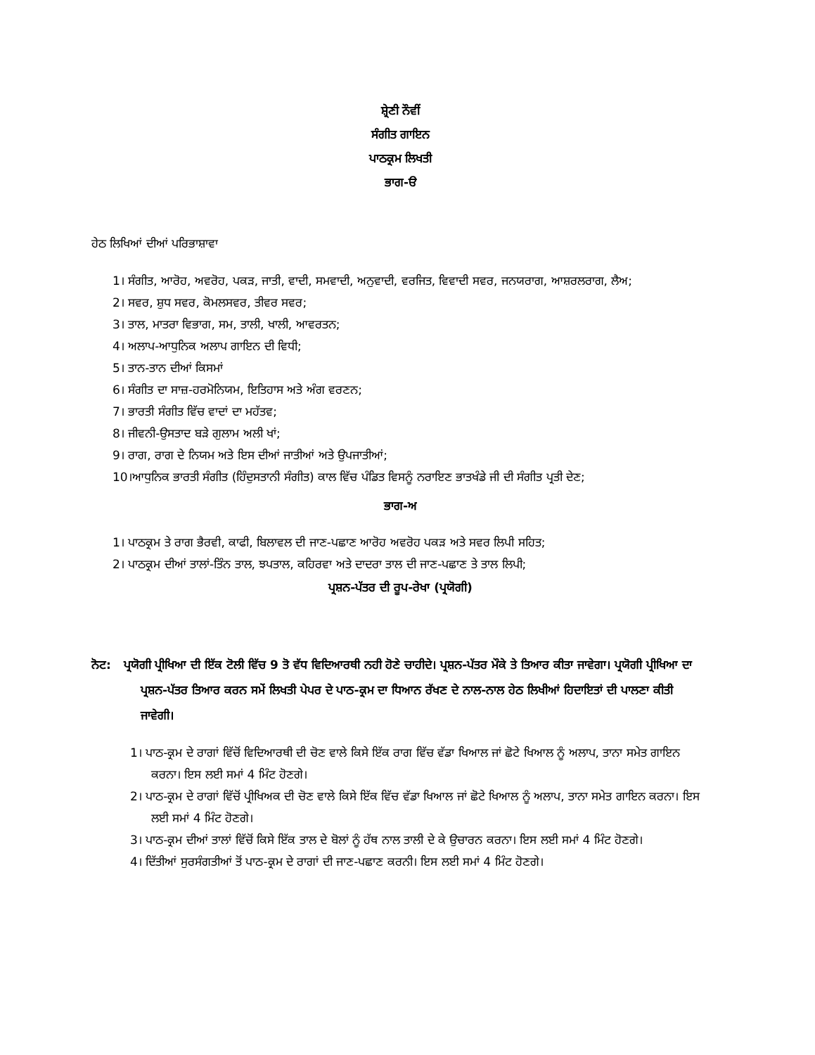ਸ਼੍ਰੇਣੀ ਨੌਵੀਂ
ਸੰਗੀਤ ਗਾਇਨ
ਪਾਠਕ੍ਰਮ ਲਿਖਤੀ
ਭਾਗ-ੳ
ਹੇਠ ਲਿਖਿਆਂ ਦੀਆਂ ਪਰਿਭਾਸ਼ਾਵਾ
1। ਸੰਗੀਤ, ਆਰੋਹ, ਅਵਰੋਹ, ਪਕੜ, ਜਾਤੀ, ਵਾਦੀ, ਸਮਵਾਦੀ, ਅਨੁਵਾਦੀ, ਵਰਜਿਤ, ਵਿਵਾਦੀ ਸਵਰ, ਜਨਯਰਾਗ, ਆਸ਼ਰਲਰਾਗ, ਲੈਅ;
2। ਸਵਰ, ਸ਼ੁਧ ਸਵਰ, ਕੋਮਲਸਵਰ, ਤੀਵਰ ਸਵਰ;
3। ਤਾਲ, ਮਾਤਰਾ ਵਿਭਾਗ, ਸਮ, ਤਾਲੀ, ਖਾਲੀ, ਆਵਰਤਨ;
4। ਅਲਾਪ-ਆਧੁਨਿਕ ਅਲਾਪ ਗਾਇਨ ਦੀ ਵਿਧੀ;
5। ਤਾਨ-ਤਾਨ ਦੀਆਂ ਕਿਸਮਾਂ
6। ਸੰਗੀਤ ਦਾ ਸਾਜ਼-ਹਰਮੋਨਿਯਮ, ਇਤਿਹਾਸ ਅਤੇ ਅੰਗ ਵਰਣਨ;
7। ਭਾਰਤੀ ਸੰਗੀਤ ਵਿੱਚ ਵਾਦਾਂ ਦਾ ਮਹੱਤਵ;
8। ਜੀਵਨੀ-ਉਸਤਾਦ ਬੜੇ ਗੁਲਾਮ ਅਲੀ ਖਾਂ;
9। ਰਾਗ, ਰਾਗ ਦੇ ਨਿਯਮ ਅਤੇ ਇਸ ਦੀਆਂ ਜਾਤੀਆਂ ਅਤੇ ਉਪਜਾਤੀਆਂ;
10।ਆਧੁਨਿਕ ਭਾਰਤੀ ਸੰਗੀਤ (ਹਿੰਦੁਸਤਾਨੀ ਸੰਗੀਤ) ਕਾਲ ਵਿੱਚ ਪੰਡਿਤ ਵਿਸਨੂੰ ਨਰਾਇਣ ਭਾਤਖੰਡੇ ਜੀ ਦੀ ਸੰਗੀਤ ਪ੍ਰਤੀ ਦੇਣ;
ਭਾਗ-ਅ
1। ਪਾਠਕ੍ਰਮ ਤੇ ਰਾਗ ਭੈਰਵੀ, ਕਾਫੀ, ਬਿਲਾਵਲ ਦੀ ਜਾਣ-ਪਛਾਣ ਆਰੋਹ ਅਵਰੋਹ ਪਕੜ ਅਤੇ ਸਵਰ ਲਿਪੀ ਸਹਿਤ;
2। ਪਾਠਕ੍ਰਮ ਦੀਆਂ ਤਾਲਾਂ-ਤਿੰਨ ਤਾਲ, ਝਪਤਾਲ, ਕਹਿਰਵਾ ਅਤੇ ਦਾਦਰਾ ਤਾਲ ਦੀ ਜਾਣ-ਪਛਾਣ ਤੇ ਤਾਲ ਲਿਪੀ;
ਪ੍ਰਸ਼ਨ-ਪੱਤਰ ਦੀ ਰੂਪ-ਰੇਖਾ (ਪ੍ਰਯੋਗੀ)
ਨੋਟ: ਪ੍ਰਯੋਗੀ ਪ੍ਰੀਖਿਆ ਦੀ ਇੱਕ ਟੋਲੀ ਵਿੱਚ 9 ਤੋ ਵੱਧ ਵਿਦਿਆਰਥੀ ਨਹੀ ਹੋਣੇ ਚਾਹੀਦੇ। ਪ੍ਰਸ਼ਨ-ਪੱਤਰ ਮੌਕੇ ਤੇ ਤਿਆਰ ਕੀਤਾ ਜਾਵੇਗਾ। ਪ੍ਰਯੋਗੀ ਪ੍ਰੀਖਿਆ ਦਾ ਪ੍ਰਸ਼ਨ-ਪੱਤਰ ਤਿਆਰ ਕਰਨ ਸਮੇਂ ਲਿਖਤੀ ਪੇਪਰ ਦੇ ਪਾਠ-ਕ੍ਰਮ ਦਾ ਧਿਆਨ ਰੱਖਣ ਦੇ ਨਾਲ-ਨਾਲ ਹੇਠ ਲਿਖੀਆਂ ਹਿਦਾਇਤਾਂ ਦੀ ਪਾਲਣਾ ਕੀਤੀ ਜਾਵੇਗੀ।
1। ਪਾਠ-ਕ੍ਰਮ ਦੇ ਰਾਗਾਂ ਵਿੱਚੋਂ ਵਿਦਿਆਰਥੀ ਦੀ ਚੋਣ ਵਾਲੇ ਕਿਸੇ ਇੱਕ ਰਾਗ ਵਿੱਚ ਵੱਡਾ ਖਿਆਲ ਜਾਂ ਛੋਟੇ ਖਿਆਲ ਨੂੰ ਅਲਾਪ, ਤਾਨਾ ਸਮੇਤ ਗਾਇਨ ਕਰਨਾ। ਇਸ ਲਈ ਸਮਾਂ 4 ਮਿੰਟ ਹੋਣਗੇ।
2। ਪਾਠ-ਕ੍ਰਮ ਦੇ ਰਾਗਾਂ ਵਿੱਚੋਂ ਪ੍ਰੀਖਿਅਕ ਦੀ ਚੋਣ ਵਾਲੇ ਕਿਸੇ ਇੱਕ ਵਿੱਚ ਵੱਡਾ ਖਿਆਲ ਜਾਂ ਛੋਟੇ ਖਿਆਲ ਨੂੰ ਅਲਾਪ, ਤਾਨਾ ਸਮੇਤ ਗਾਇਨ ਕਰਨਾ। ਇਸ ਲਈ ਸਮਾਂ 4 ਮਿੰਟ ਹੋਣਗੇ।
3। ਪਾਠ-ਕ੍ਰਮ ਦੀਆਂ ਤਾਲਾਂ ਵਿੱਚੋਂ ਕਿਸੇ ਇੱਕ ਤਾਲ ਦੇ ਬੋਲਾਂ ਨੂੰ ਹੱਥ ਨਾਲ ਤਾਲੀ ਦੇ ਕੇ ਉਚਾਰਨ ਕਰਨਾ। ਇਸ ਲਈ ਸਮਾਂ 4 ਮਿੰਟ ਹੋਣਗੇ।
4। ਦਿੱਤੀਆਂ ਸੁਰਸੰਗਤੀਆਂ ਤੋਂ ਪਾਠ-ਕ੍ਰਮ ਦੇ ਰਾਗਾਂ ਦੀ ਜਾਣ-ਪਛਾਣ ਕਰਨੀ। ਇਸ ਲਈ ਸਮਾਂ 4 ਮਿੰਟ ਹੋਣਗੇ।